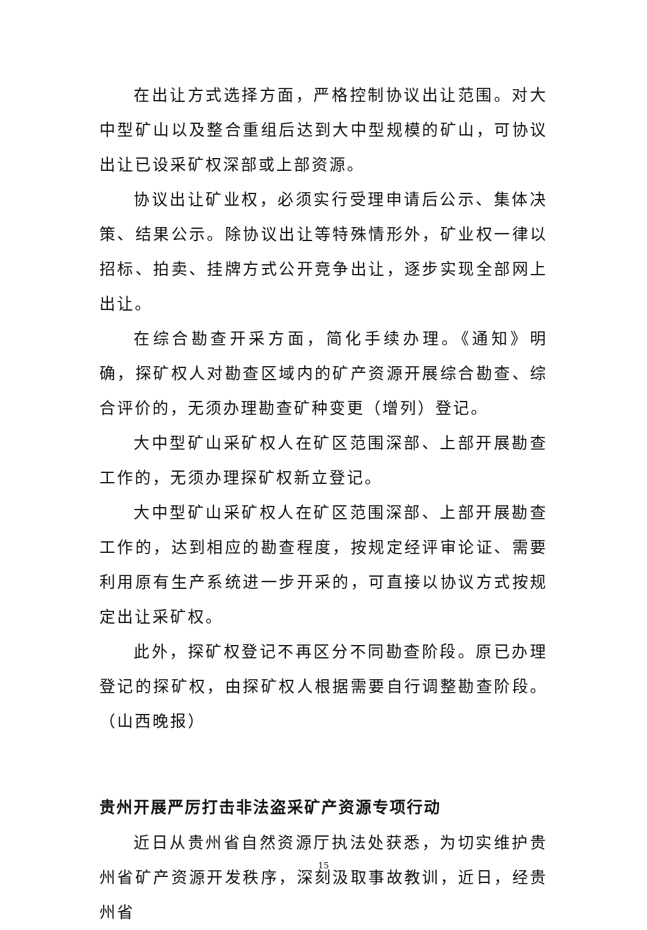在出让方式选择方面，严格控制协议出让范围。对大中型矿山以及整合重组后达到大中型规模的矿山，可协议出让已设采矿权深部或上部资源。
协议出让矿业权，必须实行受理申请后公示、集体决策、结果公示。除协议出让等特殊情形外，矿业权一律以招标、拍卖、挂牌方式公开竞争出让，逐步实现全部网上出让。
在综合勘查开采方面，简化手续办理。《通知》明确，探矿权人对勘查区域内的矿产资源开展综合勘查、综合评价的，无须办理勘查矿种变更（增列）登记。
大中型矿山采矿权人在矿区范围深部、上部开展勘查工作的，无须办理探矿权新立登记。
大中型矿山采矿权人在矿区范围深部、上部开展勘查工作的，达到相应的勘查程度，按规定经评审论证、需要利用原有生产系统进一步开采的，可直接以协议方式按规定出让采矿权。
此外，探矿权登记不再区分不同勘查阶段。原已办理登记的探矿权，由探矿权人根据需要自行调整勘查阶段。（山西晚报）
贵州开展严厉打击非法盗采矿产资源专项行动
近日从贵州省自然资源厅执法处获悉，为切实维护贵州省矿产资源开发秩序，深刻汲取事故教训，近日，经贵州省
15